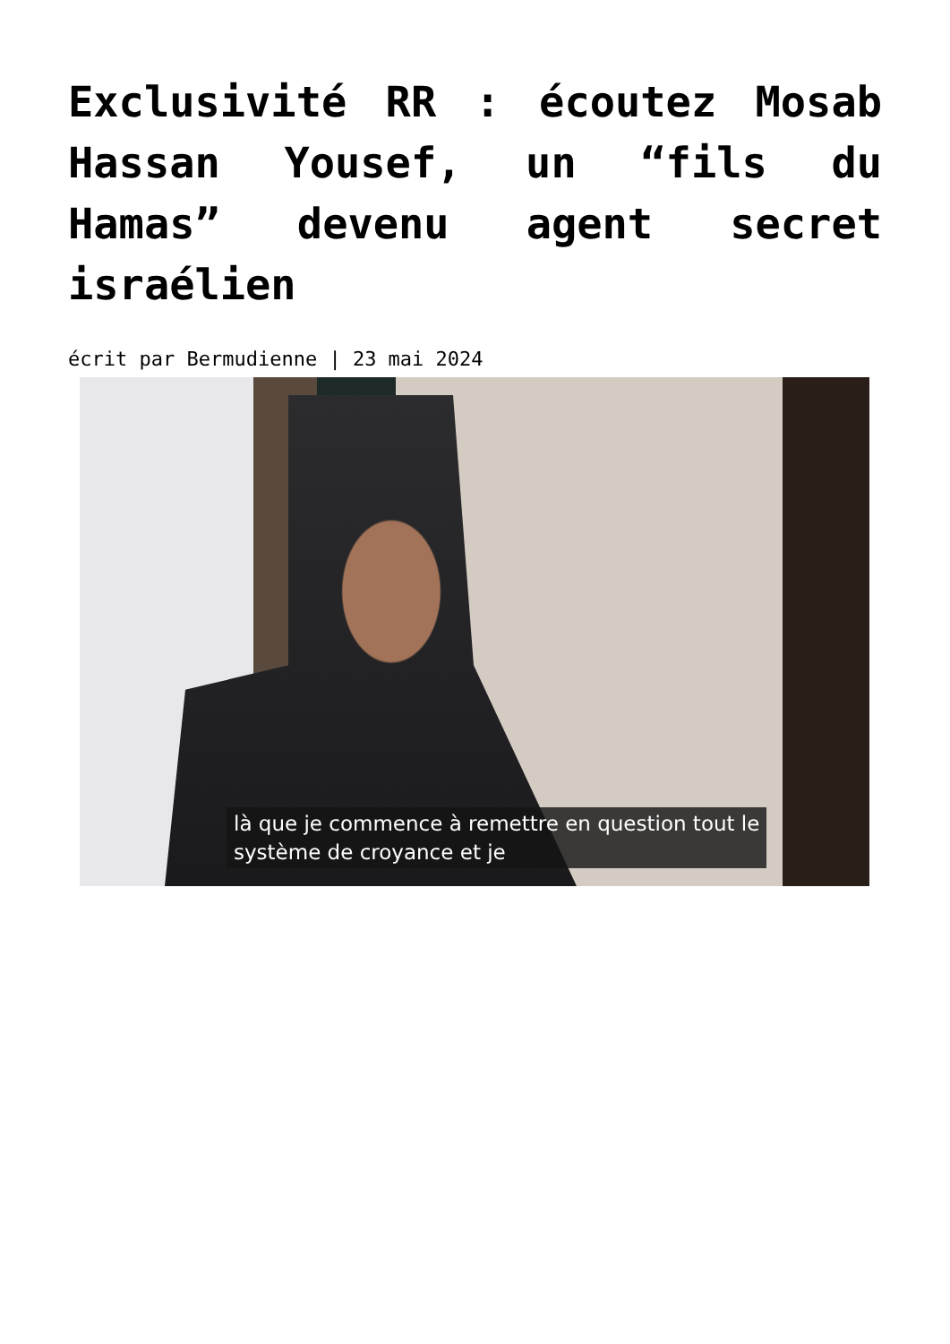Exclusivité RR : écoutez Mosab Hassan Yousef, un “fils du Hamas” devenu agent secret israélien
écrit par Bermudienne | 23 mai 2024
là que je commence à remettre en question tout le
système de croyance et je